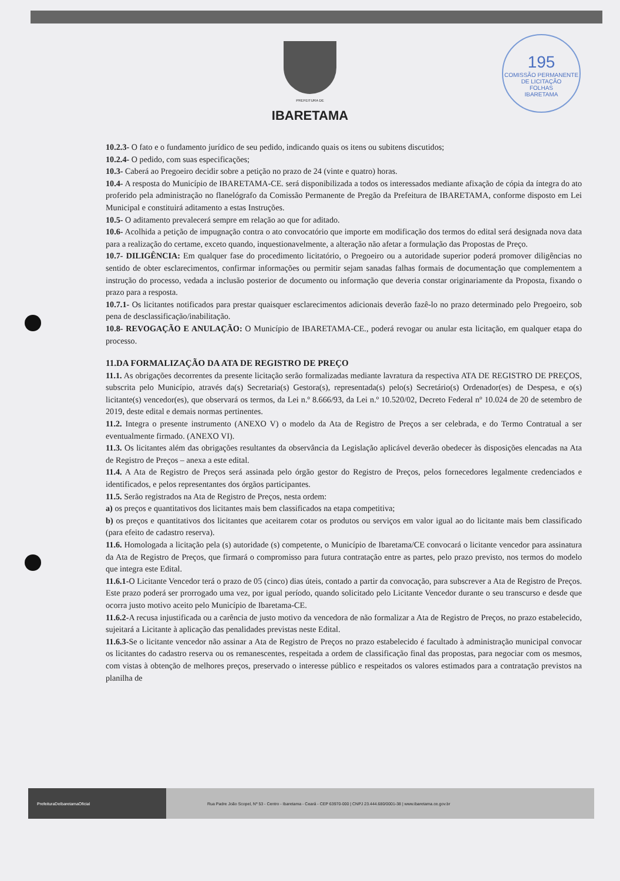195
COMISSÃO PERMANENTE DE LICITAÇÃO
FOLHAS
IBARETAMA
PREFEITURA DE
IBARETAMA
10.2.3- O fato e o fundamento jurídico de seu pedido, indicando quais os itens ou subitens discutidos;
10.2.4- O pedido, com suas especificações;
10.3- Caberá ao Pregoeiro decidir sobre a petição no prazo de 24 (vinte e quatro) horas.
10.4- A resposta do Município de IBARETAMA-CE. será disponibilizada a todos os interessados mediante afixação de cópia da íntegra do ato proferido pela administração no flanelógrafo da Comissão Permanente de Pregão da Prefeitura de IBARETAMA, conforme disposto em Lei Municipal e constituirá aditamento a estas Instruções.
10.5- O aditamento prevalecerá sempre em relação ao que for aditado.
10.6- Acolhida a petição de impugnação contra o ato convocatório que importe em modificação dos termos do edital será designada nova data para a realização do certame, exceto quando, inquestionavelmente, a alteração não afetar a formulação das Propostas de Preço.
10.7- DILIGÊNCIA: Em qualquer fase do procedimento licitatório, o Pregoeiro ou a autoridade superior poderá promover diligências no sentido de obter esclarecimentos, confirmar informações ou permitir sejam sanadas falhas formais de documentação que complementem a instrução do processo, vedada a inclusão posterior de documento ou informação que deveria constar originariamente da Proposta, fixando o prazo para a resposta.
10.7.1- Os licitantes notificados para prestar quaisquer esclarecimentos adicionais deverão fazê-lo no prazo determinado pelo Pregoeiro, sob pena de desclassificação/inabilitação.
10.8- REVOGAÇÃO E ANULAÇÃO: O Município de IBARETAMA-CE., poderá revogar ou anular esta licitação, em qualquer etapa do processo.
11.DA FORMALIZAÇÃO DA ATA DE REGISTRO DE PREÇO
11.1. As obrigações decorrentes da presente licitação serão formalizadas mediante lavratura da respectiva ATA DE REGISTRO DE PREÇOS, subscrita pelo Município, através da(s) Secretaria(s) Gestora(s), representada(s) pelo(s) Secretário(s) Ordenador(es) de Despesa, e o(s) licitante(s) vencedor(es), que observará os termos, da Lei n.º 8.666/93, da Lei n.º 10.520/02, Decreto Federal nº 10.024 de 20 de setembro de 2019, deste edital e demais normas pertinentes.
11.2. Integra o presente instrumento (ANEXO V) o modelo da Ata de Registro de Preços a ser celebrada, e do Termo Contratual a ser eventualmente firmado. (ANEXO VI).
11.3. Os licitantes além das obrigações resultantes da observância da Legislação aplicável deverão obedecer às disposições elencadas na Ata de Registro de Preços – anexa a este edital.
11.4. A Ata de Registro de Preços será assinada pelo órgão gestor do Registro de Preços, pelos fornecedores legalmente credenciados e identificados, e pelos representantes dos órgãos participantes.
11.5. Serão registrados na Ata de Registro de Preços, nesta ordem:
a) os preços e quantitativos dos licitantes mais bem classificados na etapa competitiva;
b) os preços e quantitativos dos licitantes que aceitarem cotar os produtos ou serviços em valor igual ao do licitante mais bem classificado (para efeito de cadastro reserva).
11.6. Homologada a licitação pela (s) autoridade (s) competente, o Município de Ibaretama/CE convocará o licitante vencedor para assinatura da Ata de Registro de Preços, que firmará o compromisso para futura contratação entre as partes, pelo prazo previsto, nos termos do modelo que integra este Edital.
11.6.1-O Licitante Vencedor terá o prazo de 05 (cinco) dias úteis, contado a partir da convocação, para subscrever a Ata de Registro de Preços. Este prazo poderá ser prorrogado uma vez, por igual período, quando solicitado pelo Licitante Vencedor durante o seu transcurso e desde que ocorra justo motivo aceito pelo Município de Ibaretama-CE.
11.6.2-A recusa injustificada ou a carência de justo motivo da vencedora de não formalizar a Ata de Registro de Preços, no prazo estabelecido, sujeitará a Licitante à aplicação das penalidades previstas neste Edital.
11.6.3-Se o licitante vencedor não assinar a Ata de Registro de Preços no prazo estabelecido é facultado à administração municipal convocar os licitantes do cadastro reserva ou os remanescentes, respeitada a ordem de classificação final das propostas, para negociar com os mesmos, com vistas à obtenção de melhores preços, preservado o interesse público e respeitados os valores estimados para a contratação previstos na planilha de
PrefeituraDeIbaretamaOficial
Rua Padre João Scopel, Nº 53 - Centro - Ibaretama - Ceará - CEP 63970-000 | CNPJ 23.444.680/0001-38 | www.ibaretama.ce.gov.br